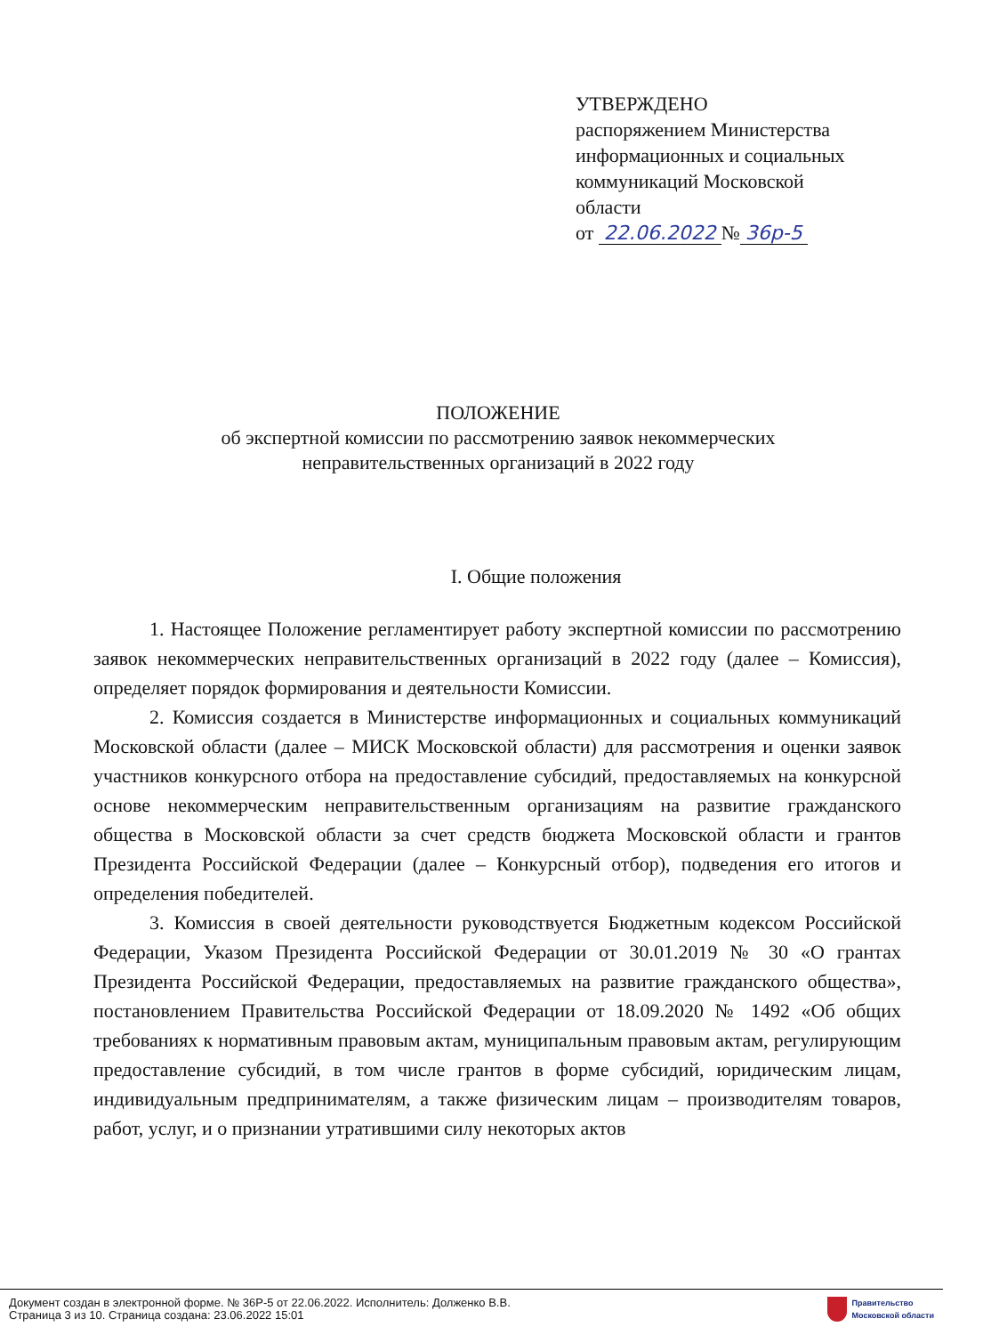УТВЕРЖДЕНО
распоряжением Министерства
информационных и социальных
коммуникаций Московской
области
от 22.06.2022 № 36р-5
ПОЛОЖЕНИЕ
об экспертной комиссии по рассмотрению заявок некоммерческих
неправительственных организаций в 2022 году
I. Общие положения
1. Настоящее Положение регламентирует работу экспертной комиссии по рассмотрению заявок некоммерческих неправительственных организаций в 2022 году (далее – Комиссия), определяет порядок формирования и деятельности Комиссии.
2. Комиссия создается в Министерстве информационных и социальных коммуникаций Московской области (далее – МИСК Московской области) для рассмотрения и оценки заявок участников конкурсного отбора на предоставление субсидий, предоставляемых на конкурсной основе некоммерческим неправительственным организациям на развитие гражданского общества в Московской области за счет средств бюджета Московской области и грантов Президента Российской Федерации (далее – Конкурсный отбор), подведения его итогов и определения победителей.
3. Комиссия в своей деятельности руководствуется Бюджетным кодексом Российской Федерации, Указом Президента Российской Федерации от 30.01.2019 № 30 «О грантах Президента Российской Федерации, предоставляемых на развитие гражданского общества», постановлением Правительства Российской Федерации от 18.09.2020 № 1492 «Об общих требованиях к нормативным правовым актам, муниципальным правовым актам, регулирующим предоставление субсидий, в том числе грантов в форме субсидий, юридическим лицам, индивидуальным предпринимателям, а также физическим лицам – производителям товаров, работ, услуг, и о признании утратившими силу некоторых актов
Документ создан в электронной форме. № 36Р-5 от 22.06.2022. Исполнитель: Долженко В.В.
Страница 3 из 10. Страница создана: 23.06.2022 15:01
Правительство
Московской области